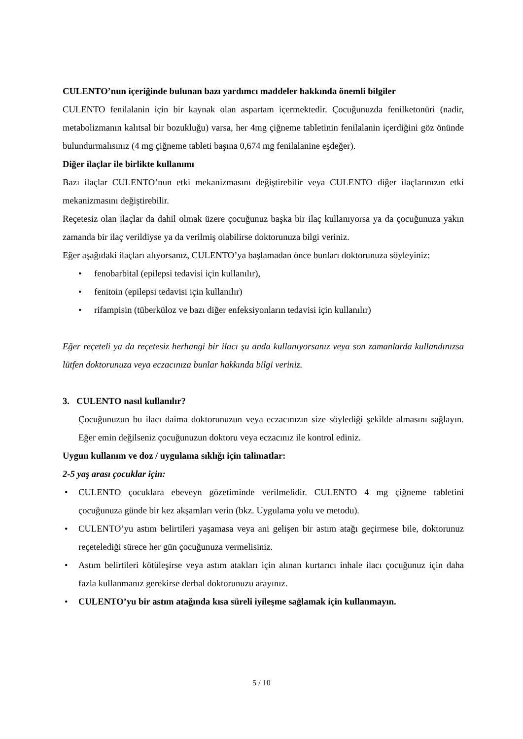CULENTO’nun içeriğinde bulunan bazı yardımcı maddeler hakkında önemli bilgiler
CULENTO fenilalanin için bir kaynak olan aspartam içermektedir. Çocuğunuzda fenilketonüri (nadir, metabolizmanın kalıtsal bir bozukluğu) varsa, her 4mg çiğneme tabletinin fenilalanin içerdiğini göz önünde bulundurmalısınız (4 mg çiğneme tableti başına 0,674 mg fenilalanine eşdeğer).
Diğer ilaçlar ile birlikte kullanımı
Bazı ilaçlar CULENTO’nun etki mekanizmasını değiştirebilir veya CULENTO diğer ilaçlarınızın etki mekanizmasını değiştirebilir.
Reçetesiz olan ilaçlar da dahil olmak üzere çocuğunuz başka bir ilaç kullanıyorsa ya da çocuğunuza yakın zamanda bir ilaç verildiyse ya da verilmiş olabilirse doktorunuza bilgi veriniz.
Eğer aşağıdaki ilaçları alıyorsanız, CULENTO’ya başlamadan önce bunları doktorunuza söyleyiniz:
• fenobarbital (epilepsi tedavisi için kullanılır),
• fenitoin (epilepsi tedavisi için kullanılır)
• rifampisin (tüberküloz ve bazı diğer enfeksiyonların tedavisi için kullanılır)
Eğer reçeteli ya da reçetesiz herhangi bir ilacı şu anda kullanıyorsanız veya son zamanlarda kullandınızsa lütfen doktorunuza veya eczacınıza bunlar hakkında bilgi veriniz.
3. CULENTO nasıl kullanılır?
Çocuğunuzun bu ilacı daima doktorunuzun veya eczacınızın size söylediği şekilde almasını sağlayın. Eğer emin değilseniz çocuğunuzun doktoru veya eczacınız ile kontrol ediniz.
Uygun kullanım ve doz / uygulama sıklığı için talimatlar:
2-5 yaş arası çocuklar için:
• CULENTO çocuklara ebeveyn gözetiminde verilmelidir. CULENTO 4 mg çiğneme tabletini çocuğunuza günde bir kez akşamları verin (bkz. Uygulama yolu ve metodu).
• CULENTO’yu astım belirtileri yaşamasa veya ani gelişen bir astım atağı geçirmese bile, doktorunuz reçetelediği sürece her gün çocuğunuza vermelisiniz.
• Astım belirtileri kötüleşirse veya astım atakları için alınan kurtarıcı inhale ilacı çocuğunuz için daha fazla kullanmanız gerekirse derhal doktorunuzu arayınız.
• CULENTO’yu bir astım atağında kısa süreli iyileşme sağlamak için kullanmayın.
5 / 10